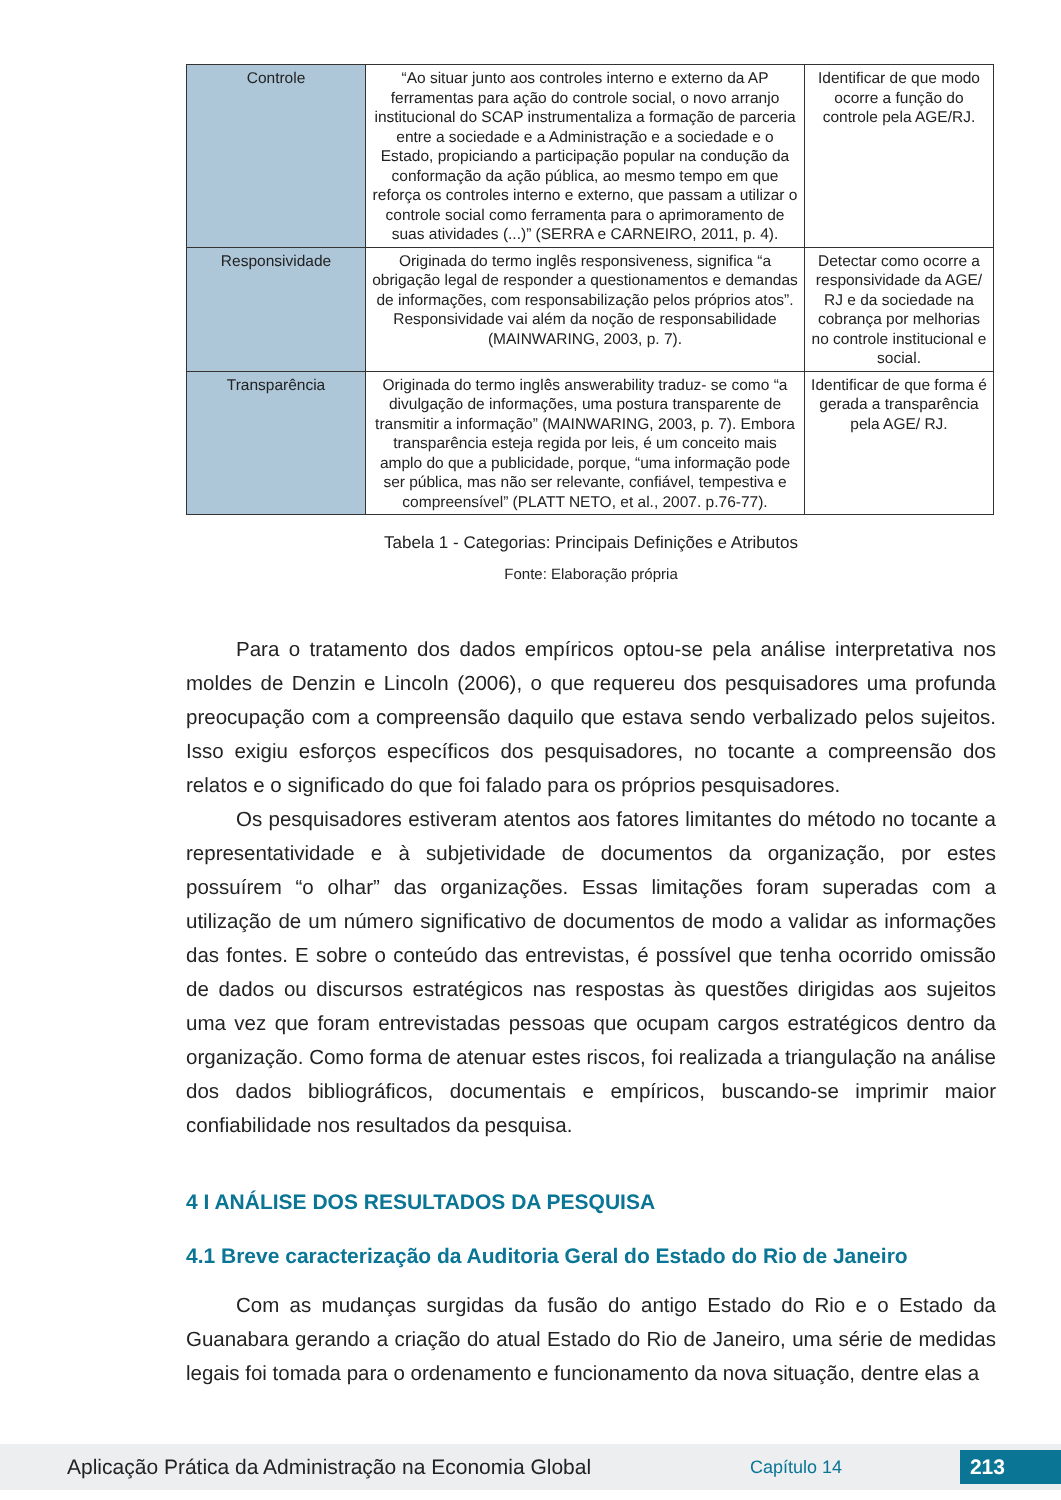| Controle | “Ao situar junto aos controles interno e externo da AP ferramentas para ação do controle social, o novo arranjo institucional do SCAP instrumentaliza a formação de parceria entre a sociedade e a Administração e a sociedade e o Estado, propiciando a participação popular na condução da conformação da ação pública, ao mesmo tempo em que reforça os controles interno e externo, que passam a utilizar o controle social como ferramenta para o aprimoramento de suas atividades (...)” (SERRA e CARNEIRO, 2011, p. 4). | Identificar de que modo ocorre a função do controle pela AGE/RJ. |
| Responsividade | Originada do termo inglês responsiveness, significa “a obrigação legal de responder a questionamentos e demandas de informações, com responsabilização pelos próprios atos”. Responsividade vai além da noção de responsabilidade (MAINWARING, 2003, p. 7). | Detectar como ocorre a responsividade da AGE/ RJ e da sociedade na cobrança por melhorias no controle institucional e social. |
| Transparência | Originada do termo inglês answerability traduz- se como “a divulgação de informações, uma postura transparente de transmitir a informação” (MAINWARING, 2003, p. 7). Embora transparência esteja regida por leis, é um conceito mais amplo do que a publicidade, porque, “uma informação pode ser pública, mas não ser relevante, confiável, tempestiva e compreensível” (PLATT NETO, et al., 2007. p.76-77). | Identificar de que forma é gerada a transparência pela AGE/ RJ. |
Tabela 1 - Categorias: Principais Definições e Atributos
Fonte: Elaboração própria
Para o tratamento dos dados empíricos optou-se pela análise interpretativa nos moldes de Denzin e Lincoln (2006), o que requereu dos pesquisadores uma profunda preocupação com a compreensão daquilo que estava sendo verbalizado pelos sujeitos. Isso exigiu esforços específicos dos pesquisadores, no tocante a compreensão dos relatos e o significado do que foi falado para os próprios pesquisadores.
Os pesquisadores estiveram atentos aos fatores limitantes do método no tocante a representatividade e à subjetividade de documentos da organização, por estes possuírem “o olhar” das organizações. Essas limitações foram superadas com a utilização de um número significativo de documentos de modo a validar as informações das fontes. E sobre o conteúdo das entrevistas, é possível que tenha ocorrido omissão de dados ou discursos estratégicos nas respostas às questões dirigidas aos sujeitos uma vez que foram entrevistadas pessoas que ocupam cargos estratégicos dentro da organização. Como forma de atenuar estes riscos, foi realizada a triangulação na análise dos dados bibliográficos, documentais e empíricos, buscando-se imprimir maior confiabilidade nos resultados da pesquisa.
4 I ANÁLISE DOS RESULTADOS DA PESQUISA
4.1 Breve caracterização da Auditoria Geral do Estado do Rio de Janeiro
Com as mudanças surgidas da fusão do antigo Estado do Rio e o Estado da Guanabara gerando a criação do atual Estado do Rio de Janeiro, uma série de medidas legais foi tomada para o ordenamento e funcionamento da nova situação, dentre elas a
Aplicação Prática da Administração na Economia Global Capítulo 14 213